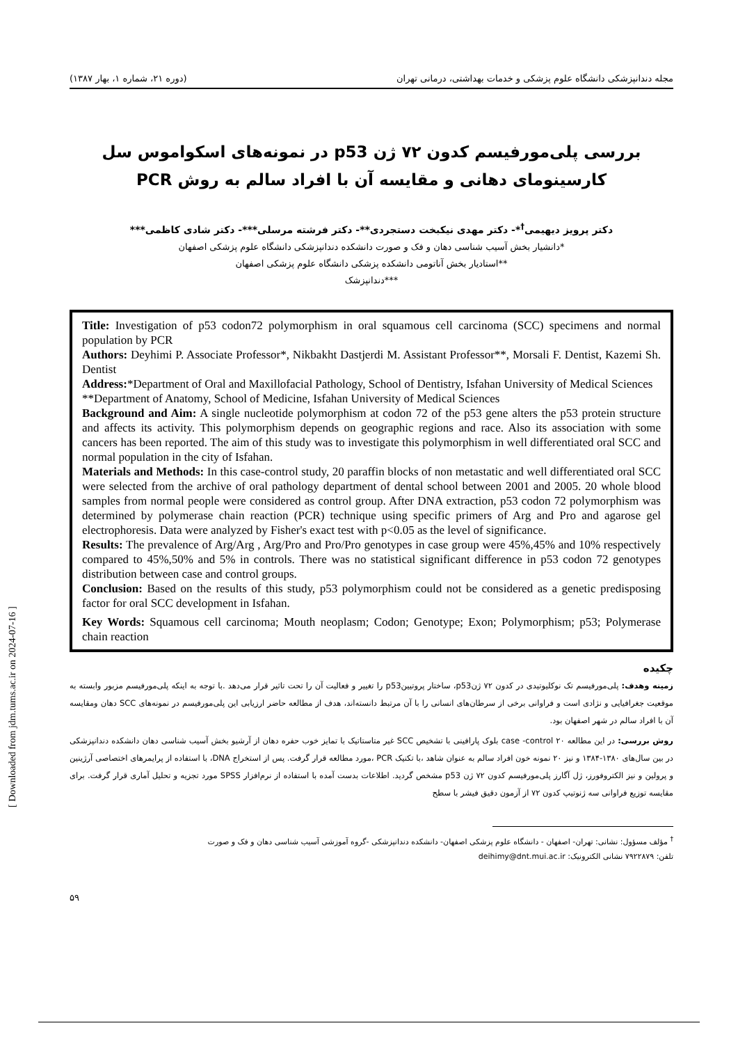مجله دندانپزشکی دانشگاه علوم پزشکی و خدمات بهداشتی، درمانی تهران (دوره ۲۱، شماره ۱، بهار ۱۳۸۷)
بررسی پلی‌مورفیسم کدون ۷۲ ژن p53 در نمونه‌های اسکواموس سل کارسینومای دهانی و مقایسه آن با افراد سالم به روش PCR
دکتر پرویز دیهیمی<sup>†</sup>*- دکتر مهدی نیکبخت دستجردی**- دکتر فرشته مرسلی***- دکتر شادی کاظمی***
*دانشیار بخش آسیب شناسی دهان و فک و صورت دانشکده دندانپزشکی دانشگاه علوم پزشکی اصفهان
**استادیار بخش آناتومی دانشکده پزشکی دانشگاه علوم پزشکی اصفهان
***دندانپزشک
Title: Investigation of p53 codon72 polymorphism in oral squamous cell carcinoma (SCC) specimens and normal population by PCR
Authors: Deyhimi P. Associate Professor*, Nikbakht Dastjerdi M. Assistant Professor**, Morsali F. Dentist, Kazemi Sh. Dentist
Address:*Department of Oral and Maxillofacial Pathology, School of Dentistry, Isfahan University of Medical Sciences
**Department of Anatomy, School of Medicine, Isfahan University of Medical Sciences
Background and Aim: A single nucleotide polymorphism at codon 72 of the p53 gene alters the p53 protein structure and affects its activity. This polymorphism depends on geographic regions and race. Also its association with some cancers has been reported. The aim of this study was to investigate this polymorphism in well differentiated oral SCC and normal population in the city of Isfahan.
Materials and Methods: In this case-control study, 20 paraffin blocks of non metastatic and well differentiated oral SCC were selected from the archive of oral pathology department of dental school between 2001 and 2005. 20 whole blood samples from normal people were considered as control group. After DNA extraction, p53 codon 72 polymorphism was determined by polymerase chain reaction (PCR) technique using specific primers of Arg and Pro and agarose gel electrophoresis. Data were analyzed by Fisher's exact test with p<0.05 as the level of significance.
Results: The prevalence of Arg/Arg , Arg/Pro and Pro/Pro genotypes in case group were 45%,45% and 10% respectively compared to 45%,50% and 5% in controls. There was no statistical significant difference in p53 codon 72 genotypes distribution between case and control groups.
Conclusion: Based on the results of this study, p53 polymorphism could not be considered as a genetic predisposing factor for oral SCC development in Isfahan.
Key Words: Squamous cell carcinoma; Mouth neoplasm; Codon; Genotype; Exon; Polymorphism; p53; Polymerase chain reaction
چکیده
زمینه وهدف: پلی‌مورفیسم تک نوکلیوتیدی در کدون ۷۲ ژنp53، ساختار پروتیینp53 را تغییر و فعالیت آن را تحت تاثیر قرار می‌دهد .با توجه به اینکه پلی‌مورفیسم مزبور وابسته به موقعیت جغرافیایی و نژادی است و فراوانی برخی از سرطان‌های انسانی را با آن مرتبط دانسته‌اند، هدف از مطالعه حاضر ارزیابی این پلی‌مورفیسم در نمونه‌های SCC دهان ومقایسه آن با افراد سالم در شهر اصفهان بود.
روش بررسی: در این مطالعه case -control ۲۰ بلوک پارافینی با تشخیص SCC غیر متاستاتیک با تمایز خوب حفره دهان از آرشیو بخش آسیب شناسی دهان دانشکده دندانپزشکی در بین سال‌های ۱۳۸۰-۱۳۸۴ و نیز ۲۰ نمونه خون افراد سالم به عنوان شاهد ،با تکنیک PCR ،مورد مطالعه قرار گرفت. پس از استخراج DNA، با استفاده از پرایمرهای اختصاصی آرژینین و پرولین و نیز الکتروفورز، ژل آگارز پلی‌مورفیسم کدون ۷۲ ژن p53 مشخص گردید. اطلاعات بدست آمده با استفاده از نرم‌افزار SPSS مورد تجزیه و تحلیل آماری قرار گرفت. برای مقایسه توزیع فراوانی سه ژنوتیپ کدون ۷۲ از آزمون دقیق فیشر با سطح
<sup>†</sup> مؤلف مسؤول: نشانی: تهران- اصفهان - دانشگاه علوم پزشکی اصفهان- دانشکده دندانپزشکی -گروه آموزشی آسیب شناسی دهان و فک و صورت
تلفن: ۷۹۲۲۸۷۹ نشانی الکترونیک: deihimy@dnt.mui.ac.ir
۵۹
[ Downloaded from jdm.tums.ac.ir on 2024-07-16 ]